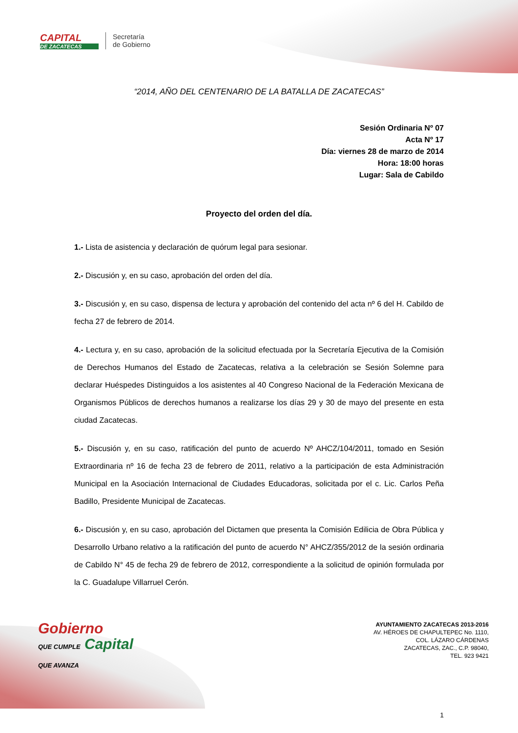CAPITAL
DE ZACATECAS
Secretaría
de Gobierno
“2014, AÑO DEL CENTENARIO DE LA BATALLA DE ZACATECAS”
Sesión Ordinaria Nº 07
Acta Nº 17
Día: viernes 28 de marzo de 2014
Hora: 18:00 horas
Lugar: Sala de Cabildo
Proyecto del orden del día.
1.- Lista de asistencia y declaración de quórum legal para sesionar.
2.- Discusión y, en su caso, aprobación del orden del día.
3.- Discusión y, en su caso, dispensa de lectura y aprobación del contenido del acta nº 6 del H. Cabildo de fecha 27 de febrero de 2014.
4.- Lectura y, en su caso, aprobación de la solicitud efectuada por la Secretaría Ejecutiva de la Comisión de Derechos Humanos del Estado de Zacatecas, relativa a la celebración se Sesión Solemne para declarar Huéspedes Distinguidos a los asistentes al 40 Congreso Nacional de la Federación Mexicana de Organismos Públicos de derechos humanos a realizarse los días 29 y 30 de mayo del presente en esta ciudad Zacatecas.
5.- Discusión y, en su caso, ratificación del punto de acuerdo Nº AHCZ/104/2011, tomado en Sesión Extraordinaria nº 16 de fecha 23 de febrero de 2011, relativo a la participación de esta Administración Municipal en la Asociación Internacional de Ciudades Educadoras, solicitada por el c. Lic. Carlos Peña Badillo, Presidente Municipal de Zacatecas.
6.- Discusión y, en su caso, aprobación del Dictamen que presenta la Comisión Edilicia de Obra Pública y Desarrollo Urbano relativo a la ratificación del punto de acuerdo N° AHCZ/355/2012 de la sesión ordinaria de Cabildo N° 45 de fecha 29 de febrero de 2012, correspondiente a la solicitud de opinión formulada por la C. Guadalupe Villarruel Cerón.
Gobierno
QUE CUMPLE Capital
QUE AVANZA
AYUNTAMIENTO ZACATECAS 2013-2016
AV. HÉROES DE CHAPULTEPEC No. 1110,
COL. LÁZARO CÁRDENAS
ZACATECAS, ZAC., C.P. 98040,
TEL. 923 9421
1